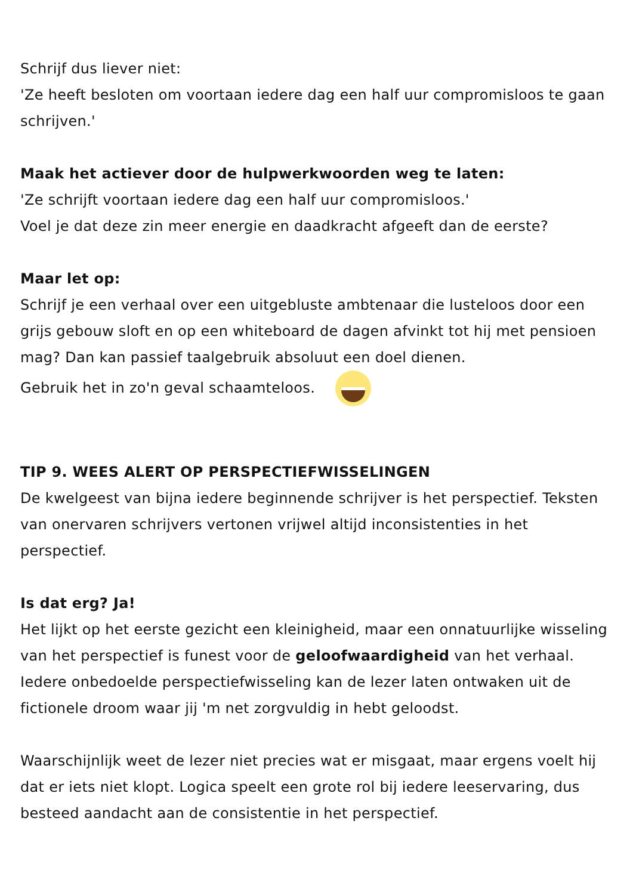Schrijf dus liever niet:
'Ze heeft besloten om voortaan iedere dag een half uur compromisloos te gaan schrijven.'
Maak het actiever door de hulpwerkwoorden weg te laten:
'Ze schrijft voortaan iedere dag een half uur compromisloos.'
Voel je dat deze zin meer energie en daadkracht afgeeft dan de eerste?
Maar let op:
Schrijf je een verhaal over een uitgebluste ambtenaar die lusteloos door een grijs gebouw sloft en op een whiteboard de dagen afvinkt tot hij met pensioen mag? Dan kan passief taalgebruik absoluut een doel dienen.
Gebruik het in zo'n geval schaamteloos.
TIP 9. WEES ALERT OP PERSPECTIEFWISSELINGEN
De kwelgeest van bijna iedere beginnende schrijver is het perspectief. Teksten van onervaren schrijvers vertonen vrijwel altijd inconsistenties in het perspectief.
Is dat erg? Ja!
Het lijkt op het eerste gezicht een kleinigheid, maar een onnatuurlijke wisseling van het perspectief is funest voor de geloofwaardigheid van het verhaal. Iedere onbedoelde perspectiefwisseling kan de lezer laten ontwaken uit de fictionele droom waar jij 'm net zorgvuldig in hebt geloodst.
Waarschijnlijk weet de lezer niet precies wat er misgaat, maar ergens voelt hij dat er iets niet klopt. Logica speelt een grote rol bij iedere leeservaring, dus besteed aandacht aan de consistentie in het perspectief.